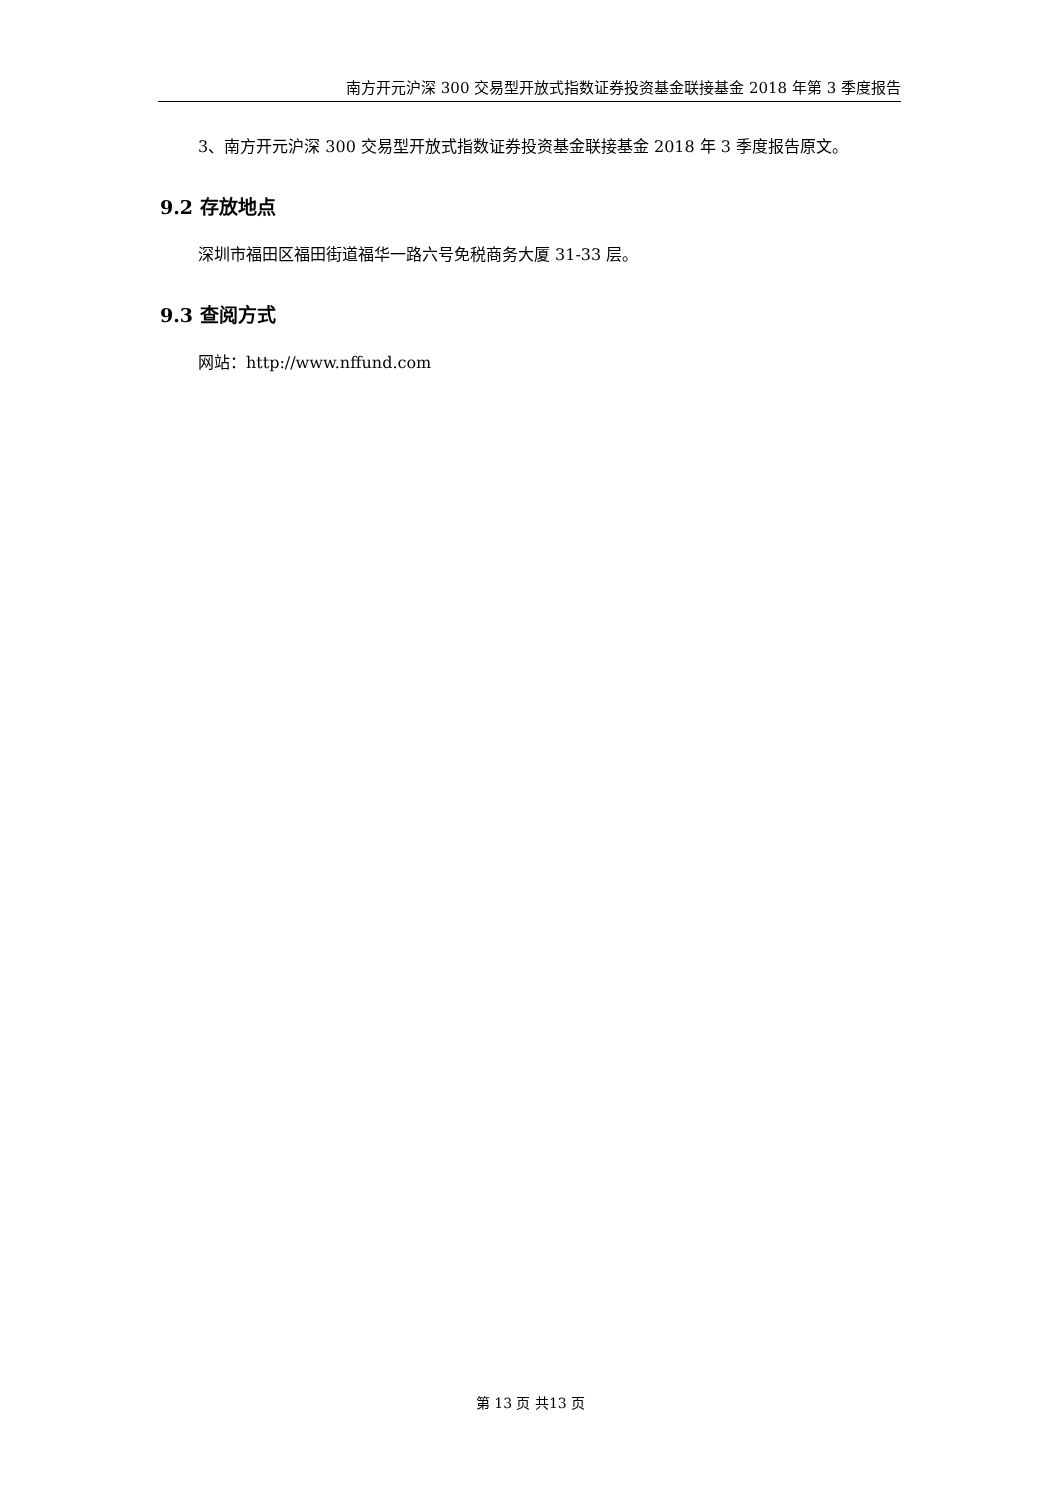南方开元沪深 300 交易型开放式指数证券投资基金联接基金 2018 年第 3 季度报告
3、南方开元沪深 300 交易型开放式指数证券投资基金联接基金 2018 年 3 季度报告原文。
9.2 存放地点
深圳市福田区福田街道福华一路六号免税商务大厦 31-33 层。
9.3 查阅方式
网站：http://www.nffund.com
第 13 页 共13 页